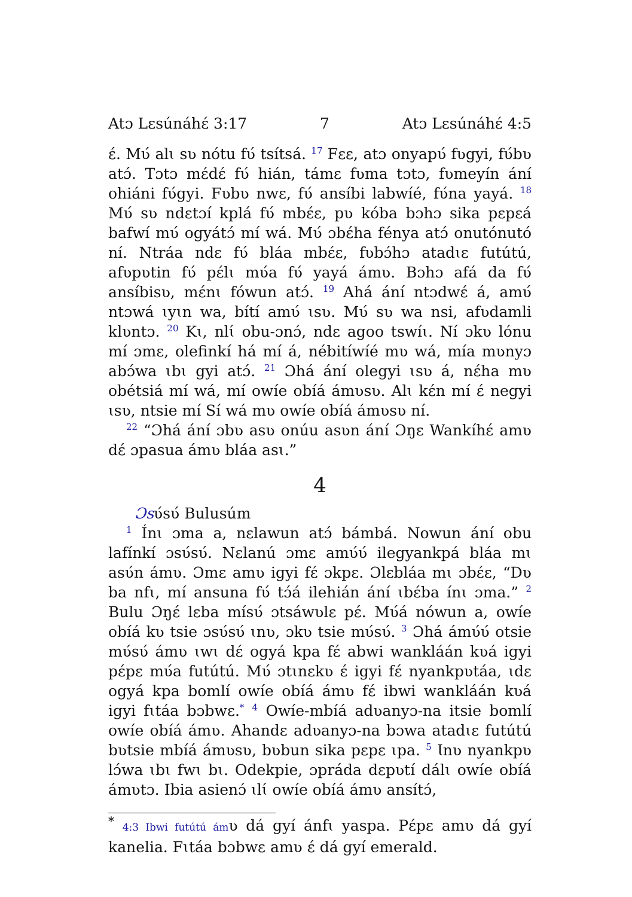Atɔ Lɛsúnáhɛ́ 3:17 7 Atɔ Lɛsúnáhɛ́ 4:5
ɛ́. Mʋ́ alɩ sʋ nótu fʋ́ tsítsá. <sup>17</sup> Fɛɛ, atɔ onyapʋ́ fʋgyi, fʋ́bʋ atɔ́. Tɔtɔ mɛ́dɛ́ fʋ́ hián, támɛ fʋma tɔtɔ, fʋmeyín ání ohiáni fʋ́gyi. Fʋbʋ nwɛ, fʋ́ ansíbi labwíé, fʋ́na yayá. <sup>18</sup> Mʋ́ sʋ ndɛtɔí kplá fʋ́ mbɛ́ɛ, pʋ kóba bɔhɔ sika pɛpɛá bafwí mʋ́ ogyátɔ́ mí wá. Mʋ́ ɔbɛ́ha fénya atɔ́ onutónutó ní. Ntráa ndɛ fʋ́ bláa mbɛ́ɛ, fʋbɔ́hɔ atadɩɛ futútú, afʋpʋtin fʋ́ pɛ́lɩ mʋ́a fʋ́ yayá ámʋ. Bɔhɔ afá da fʋ́ ansíbisʋ, mɛ́nɩ fówun atɔ́. <sup>19</sup> Ahá ání ntɔdwɛ́ á, amʋ́ ntɔwá ɩyɩn wa, bítí amʋ́ ɩsʋ. Mʋ́ sʋ wa nsi, afʋdamli klʋntɔ. <sup>20</sup> Kɩ, nlɩ́ obu-ɔnɔ́, ndɛ agoo tswíɩ. Ní ɔkʋ lónu mí ɔmɛ, olefinkí há mí á, nébitíwíé mʋ wá, mía mʋnyɔ abɔ́wa ɩbɩ gyi atɔ́. <sup>21</sup> Ɔhá ání olegyi ɩsʋ á, nɛ́ha mʋ obétsiá mí wá, mí owíe obíá ámʋsʋ. Alɩ kɛ́n mí ɛ́ negyi ɩsʋ, ntsie mí Sí wá mʋ owíe obíá ámʋsʋ ní.
<sup>22</sup> “Ɔhá ání ɔbʋ asʋ onúu asʋn ání Ɔŋɛ Wankíhɛ́ amʋ dɛ́ ɔpasua ámʋ bláa asɩ.”
4
Ɔsʋ́sʋ́ Bulusúm
<sup>1</sup> Ínɩ ɔma a, nɛlawun atɔ́ bámbá. Nowun ání obu lafínkí ɔsʋ́sʋ́. Nɛlanú ɔmɛ amʋ́ʋ́ ilegyankpá bláa mɩ asʋ́n ámʋ. Ɔmɛ amʋ igyi fɛ́ ɔkpɛ. Ɔlɛbláa mɩ ɔbɛ́ɛ, “Dʋ ba nfɩ, mí ansuna fʋ́ tɔ́á ilehián ání ɩbɛ́ba ínɩ ɔma.” <sup>2</sup> Bulu Ɔŋɛ́ lɛba mísʋ́ ɔtsáwʋlɛ pɛ́. Mʋ́á nówun a, owíe obíá kʋ tsie ɔsʋ́sʋ́ ɩnʋ, ɔkʋ tsie mʋ́sʋ́. <sup>3</sup> Ɔhá ámʋ́ʋ́ otsie mʋ́sʋ́ ámʋ ɩwɩ dɛ́ ogyá kpa fɛ́ abwi wankláán kʋá igyi pɛ́pɛ mʋ́a futútú. Mʋ́ ɔtɩnɛkʋ ɛ́ igyi fɛ́ nyankpʋtáa, ɩdɛ ogyá kpa bomlí owíe obíá ámʋ fɛ́ ibwi wankláán kʋá igyi fɩtáa bɔbwɛ.<sup>*</sup> <sup>4</sup> Owíe-mbíá adʋanyɔ-na itsie bomlí owíe obíá ámʋ. Ahandɛ adʋanyɔ-na bɔwa atadɩɛ futútú bʋtsie mbíá ámʋsʋ, bʋbun sika pɛpɛ ɩpa. <sup>5</sup> Ɩnʋ nyankpʋ lɔ́wa ɩbɩ fwɩ bɩ. Odekpie, ɔpráda dɛpʋtí dálɩ owíe obíá ámʋtɔ. Ibia asienɔ́ ɩlɩ́ owíe obíá ámʋ ansítɔ́,
<sup>*</sup> 4:3 Ibwi futútú ámʋ dá gyí ánfɩ yaspa. Pɛ́pɛ amʋ dá gyí kanelia. Fɩtáa bɔbwɛ amʋ ɛ́ dá gyí emerald.